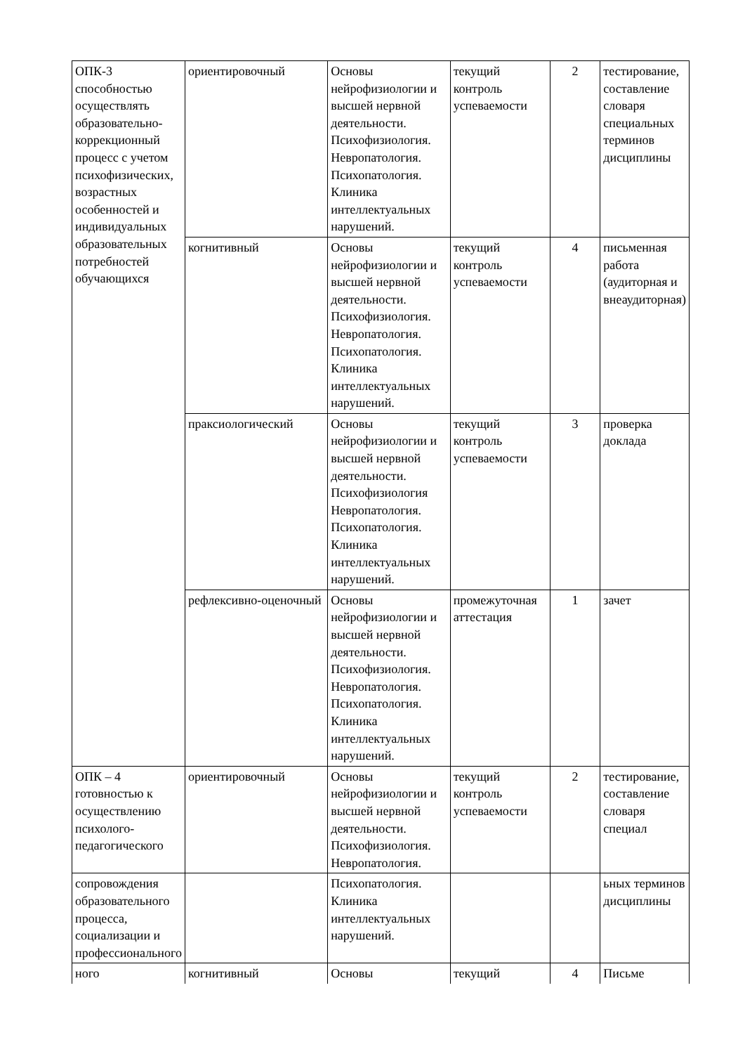| ОПК-3 способностью осуществлять образовательно-коррекционный процесс с учетом психофизических, возрастных особенностей и индивидуальных образовательных потребностей обучающихся | ориентировочный | Основы нейрофизиологии и высшей нервной деятельности. Психофизиология. Невропатология. Психопатология. Клиника интеллектуальных нарушений. | текущий контроль успеваемости | 2 | тестирование, составление словаря специальных терминов дисциплины |
| | когнитивный | Основы нейрофизиологии и высшей нервной деятельности. Психофизиология. Невропатология. Психопатология. Клиника интеллектуальных нарушений. | текущий контроль успеваемости | 4 | письменная работа (аудиторная и внеаудиторная) |
| | праксиологический | Основы нейрофизиологии и высшей нервной деятельности. Психофизиология Невропатология. Психопатология. Клиника интеллектуальных нарушений. | текущий контроль успеваемости | 3 | проверка доклада |
| | рефлексивно-оценочный | Основы нейрофизиологии и высшей нервной деятельности. Психофизиология. Невропатология. Психопатология. Клиника интеллектуальных нарушений. | промежуточная аттестация | 1 | зачет |
| ОПК – 4 готовностью к осуществлению психолого-педагогического | ориентировочный | Основы нейрофизиологии и высшей нервной деятельности. Психофизиология. Невропатология. | текущий контроль успеваемости | 2 | тестирование, составление словаря специал |
| сопровождения образовательного процесса, социализации и профессионального | | Психопатология. Клиника интеллектуальных нарушений. | | | ьных терминов дисциплины |
| ного | когнитивный | Основы | текущий | 4 | Письме |